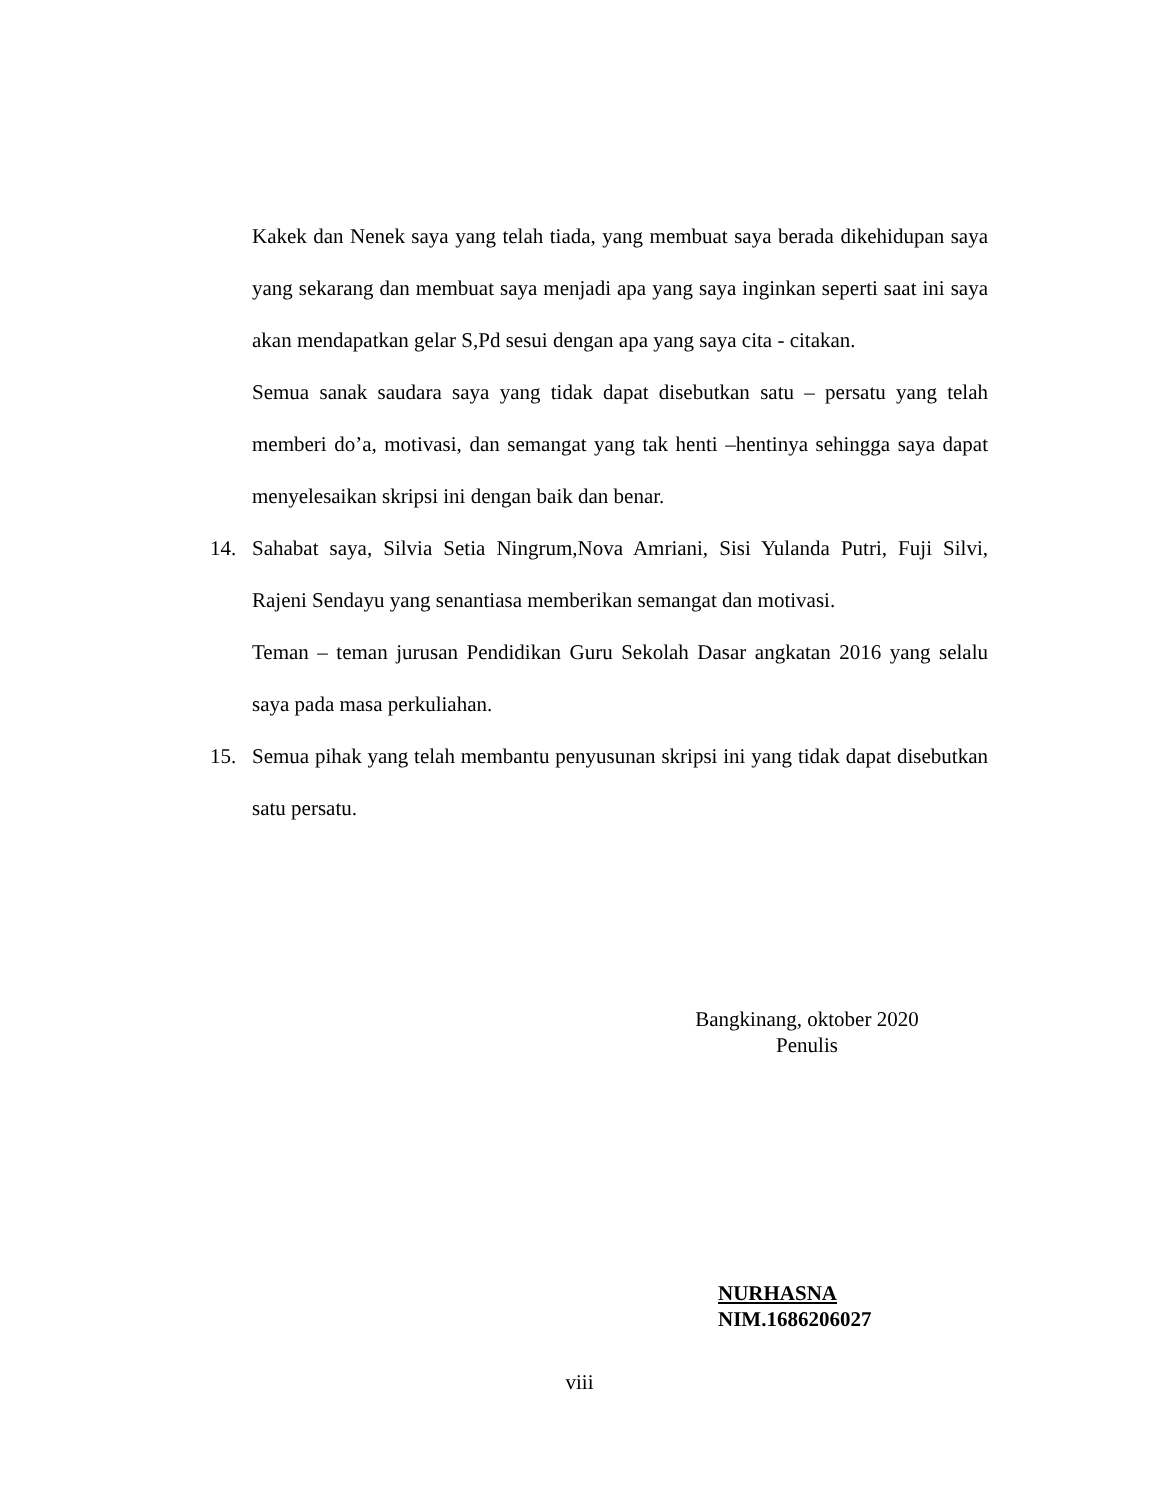Kakek dan Nenek saya yang telah tiada, yang membuat saya berada dikehidupan saya yang sekarang dan membuat saya menjadi apa yang saya inginkan seperti saat ini saya akan mendapatkan gelar S,Pd sesui dengan apa yang saya cita - citakan.
Semua sanak saudara saya yang tidak dapat disebutkan satu – persatu yang telah memberi do’a, motivasi, dan semangat yang tak henti –hentinya sehingga saya dapat menyelesaikan skripsi ini dengan baik dan benar.
14. Sahabat saya, Silvia Setia Ningrum,Nova Amriani, Sisi Yulanda Putri, Fuji Silvi, Rajeni Sendayu yang senantiasa memberikan semangat dan motivasi.
Teman – teman jurusan Pendidikan Guru Sekolah Dasar angkatan 2016 yang selalu saya pada masa perkuliahan.
15. Semua pihak yang telah membantu penyusunan skripsi ini yang tidak dapat disebutkan satu persatu.
Bangkinang, oktober 2020
Penulis
NURHASNA
NIM.1686206027
viii